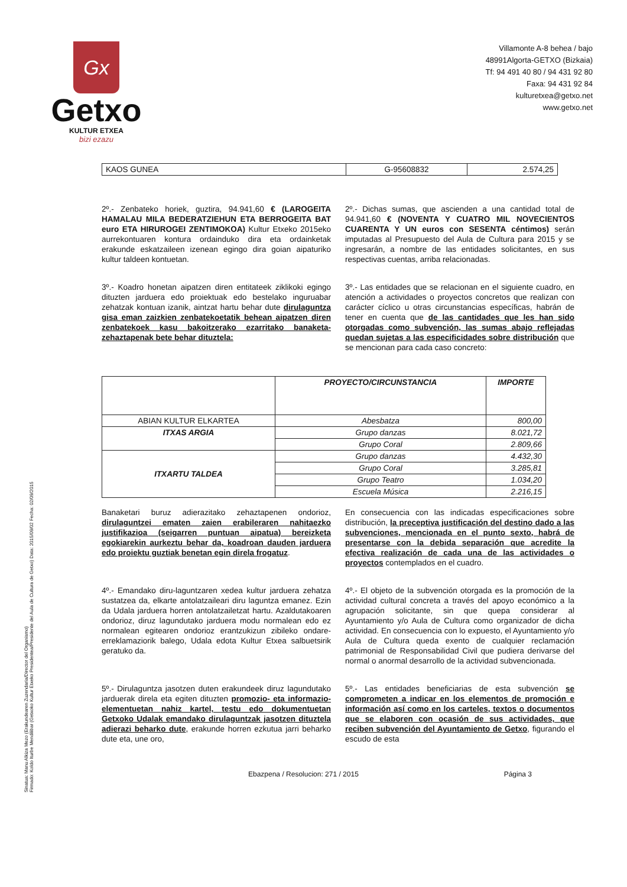Gx
Getxo
KULTUR ETXEA
bizi ezazu
Villamonte A-8 behea / bajo
48991Algorta-GETXO (Bizkaia)
Tf: 94 491 40 80 / 94 431 92 80
Faxa: 94 431 92 84
kulturetxea@getxo.net
www.getxo.net
Sinatua: Manu Alkiza Mezo (Erakundearen Zuzendaria/Director del Organismo)
Firmado: Koldo Iturbe Mendilibar (Getxoko Kultur Etxeko Presidentea/Presidente del Aula de Cultura de Getxo) Data: 2015/09/02 Fecha: 02/09/2015
| KAOS GUNEA | G-95608832 | 2.574,25 |
2º.- Zenbateko horiek, guztira, 94.941,60 € (LAROGEITA HAMALAU MILA BEDERATZIEHUN ETA BERROGEITA BAT euro ETA HIRUROGEI ZENTIMOKOA) Kultur Etxeko 2015eko aurrekontuaren kontura ordainduko dira eta ordainketak erakunde eskatzaileen izenean egingo dira goian aipaturiko kultur taldeen kontuetan.
2º.- Dichas sumas, que ascienden a una cantidad total de 94.941,60 € (NOVENTA Y CUATRO MIL NOVECIENTOS CUARENTA Y UN euros con SESENTA céntimos) serán imputadas al Presupuesto del Aula de Cultura para 2015 y se ingresarán, a nombre de las entidades solicitantes, en sus respectivas cuentas, arriba relacionadas.
3º.- Koadro honetan aipatzen diren entitateek ziklikoki egingo dituzten jarduera edo proiektuak edo bestelako inguruabar zehatzak kontuan izanik, aintzat hartu behar dute dirulaguntza gisa eman zaizkien zenbatekoetatik behean aipatzen diren zenbatekoek kasu bakoitzerako ezarritako banaketa-zehaztapenak bete behar dituztela:
3º.- Las entidades que se relacionan en el siguiente cuadro, en atención a actividades o proyectos concretos que realizan con carácter cíclico u otras circunstancias específicas, habrán de tener en cuenta que de las cantidades que les han sido otorgadas como subvención, las sumas abajo reflejadas quedan sujetas a las especificidades sobre distribución que se mencionan para cada caso concreto:
| | PROYECTO/CIRCUNSTANCIA | IMPORTE |
| --- | --- | --- |
| ABIAN KULTUR ELKARTEA | Abesbatza | 800,00 |
| ITXAS ARGIA | Grupo danzas | 8.021,72 |
| | Grupo Coral | 2.809,66 |
| ITXARTU TALDEA | Grupo danzas | 4.432,30 |
| | Grupo Coral | 3.285,81 |
| | Grupo Teatro | 1.034,20 |
| | Escuela Música | 2.216,15 |
Banaketari buruz adierazitako zehaztapenen ondorioz, dirulaguntzei ematen zaien erabileraren nahitaezko justifikazioa (seigarren puntuan aipatua) bereizketa egokiarekin aurkeztu behar da, koadroan dauden jarduera edo proiektu guztiak benetan egin direla frogatuz.
En consecuencia con las indicadas especificaciones sobre distribución, la preceptiva justificación del destino dado a las subvenciones, mencionada en el punto sexto, habrá de presentarse con la debida separación que acredite la efectiva realización de cada una de las actividades o proyectos contemplados en el cuadro.
4º.- Emandako diru-laguntzaren xedea kultur jarduera zehatza sustatzea da, elkarte antolatzaileari diru laguntza emanez. Ezin da Udala jarduera horren antolatzailetzat hartu. Azaldutakoaren ondorioz, diruz lagundutako jarduera modu normalean edo ez normalean egitearen ondorioz erantzukizun zibileko ondare-erreklamaziorik balego, Udala edota Kultur Etxea salbuetsirik geratuko da.
4º.- El objeto de la subvención otorgada es la promoción de la actividad cultural concreta a través del apoyo económico a la agrupación solicitante, sin que quepa considerar al Ayuntamiento y/o Aula de Cultura como organizador de dicha actividad. En consecuencia con lo expuesto, el Ayuntamiento y/o Aula de Cultura queda exento de cualquier reclamación patrimonial de Responsabilidad Civil que pudiera derivarse del normal o anormal desarrollo de la actividad subvencionada.
5º.- Dirulaguntza jasotzen duten erakundeek diruz lagundutako jarduerak direla eta egiten dituzten promozio- eta informazio-elementuetan nahiz kartel, testu edo dokumentuetan Getxoko Udalak emandako dirulaguntzak jasotzen dituztela adierazi beharko dute, erakunde horren ezkutua jarri beharko dute eta, une oro,
5º.- Las entidades beneficiarias de esta subvención se comprometen a indicar en los elementos de promoción e información así como en los carteles, textos o documentos que se elaboren con ocasión de sus actividades, que reciben subvención del Ayuntamiento de Getxo, figurando el escudo de esta
Ebazpena / Resolucion: 271 / 2015 Página 3